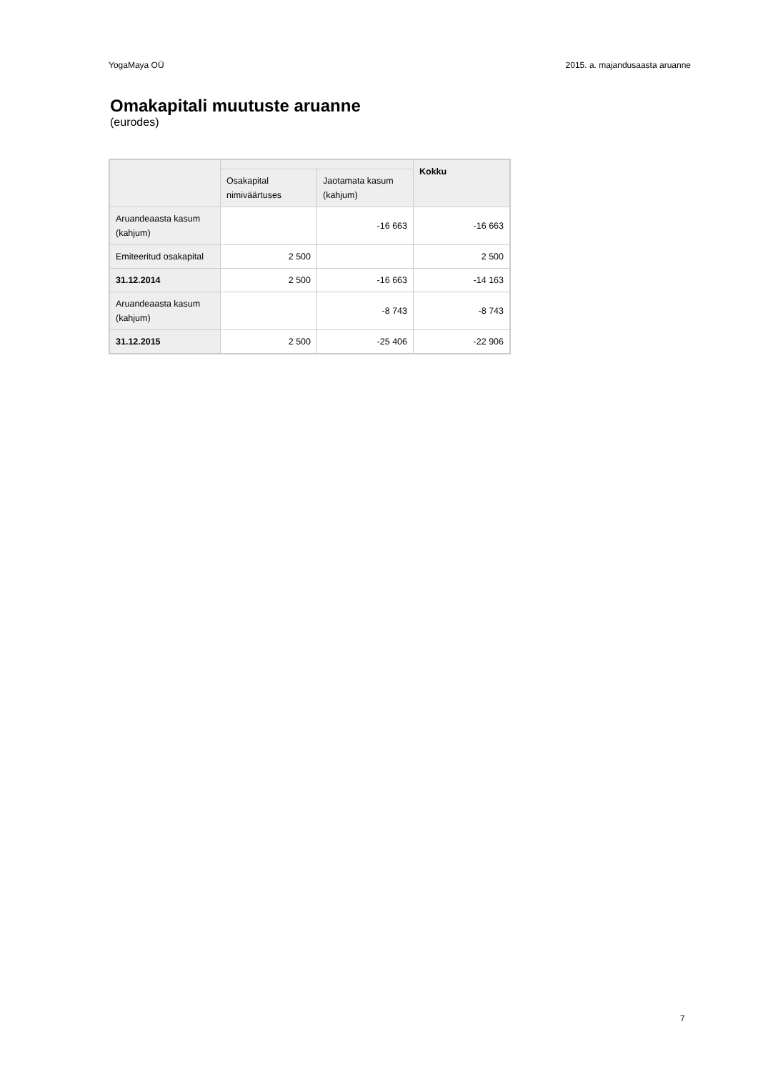YogaMaya OÜ 2015. a. majandusaasta aruanne
Omakapitali muutuste aruanne
(eurodes)
| | | | Kokku |
| --- | --- | --- | --- |
| | Osakapital nimiväärtuses | Jaotamata kasum (kahjum) | |
| Aruandeaasta kasum (kahjum) | | -16 663 | -16 663 |
| Emiteeritud osakapital | 2 500 | | 2 500 |
| 31.12.2014 | 2 500 | -16 663 | -14 163 |
| Aruandeaasta kasum (kahjum) | | -8 743 | -8 743 |
| 31.12.2015 | 2 500 | -25 406 | -22 906 |
7